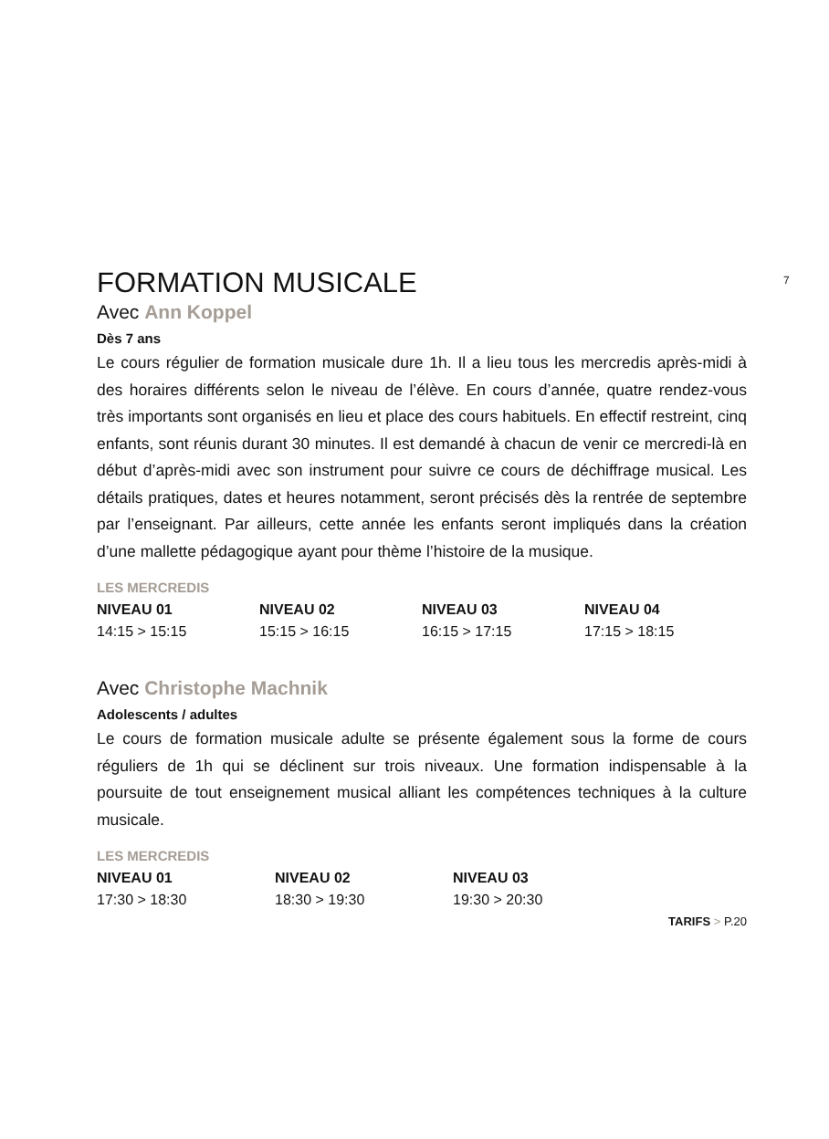7
FORMATION MUSICALE
Avec Ann Koppel
Dès 7 ans
Le cours régulier de formation musicale dure 1h. Il a lieu tous les mer­credis après-midi à des horaires différents selon le niveau de l’élève. En cours d’année, quatre rendez-vous très importants sont organisés en lieu et place des cours habituels. En effectif restreint, cinq enfants, sont réunis durant 30 minutes. Il est demandé à chacun de venir ce mercredi-là en début d’après-midi avec son instrument pour suivre ce cours de déchiffrage musical. Les détails pratiques, dates et heures notamment, seront précisés dès la rentrée de septembre par l’enseignant. Par ailleurs, cette année les enfants seront impliqués dans la création d’une mallette pédagogique ayant pour thème l’histoire de la musique.
LES MERCREDIS
| NIVEAU 01 | NIVEAU 02 | NIVEAU 03 | NIVEAU 04 |
| --- | --- | --- | --- |
| 14:15 > 15:15 | 15:15 > 16:15 | 16:15 > 17:15 | 17:15 > 18:15 |
Avec Christophe Machnik
Adolescents / adultes
Le cours de formation musicale adulte se présente également sous la forme de cours réguliers de 1h qui se déclinent sur trois niveaux. Une formation indispensable à la poursuite de tout enseignement musical alliant les com­pétences techniques à la culture musicale.
LES MERCREDIS
| NIVEAU 01 | NIVEAU 02 | NIVEAU 03 |
| --- | --- | --- |
| 17:30 > 18:30 | 18:30 > 19:30 | 19:30 > 20:30 |
TARIFS > P.20